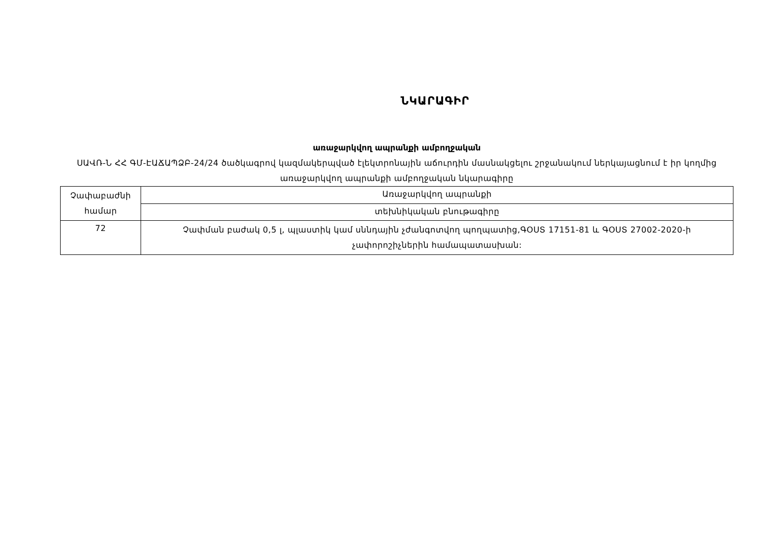ՆԿԱՐԱԳԻՐ
առաջարկվող ապրանքի ամբողջական
ՍԱՎՌ-Ն ՀՀ ԳՄ-ԷԱՃԱՊՁԲ-24/24 ծածկագրով կազմակերպված էլեկտրոնային աճուրդին մասնակցելու շրջանակում ներկայացնում է իր կողմից առաջարկվող ապրանքի ամբողջական նկարագիրը
| Չափաբաժնի համար | Առաջարկվող ապրանքի |
| | տեխնիկական բնութագիրը |
| 72 | Չափման բաժակ 0,5 լ, պլաստիկ կամ սննդային չժանգոտվող պողպատից,ԳՕՍՏ 17151-81 և ԳՕՍՏ 27002-2020-ի չափորոշիչներին համապատասխան: |